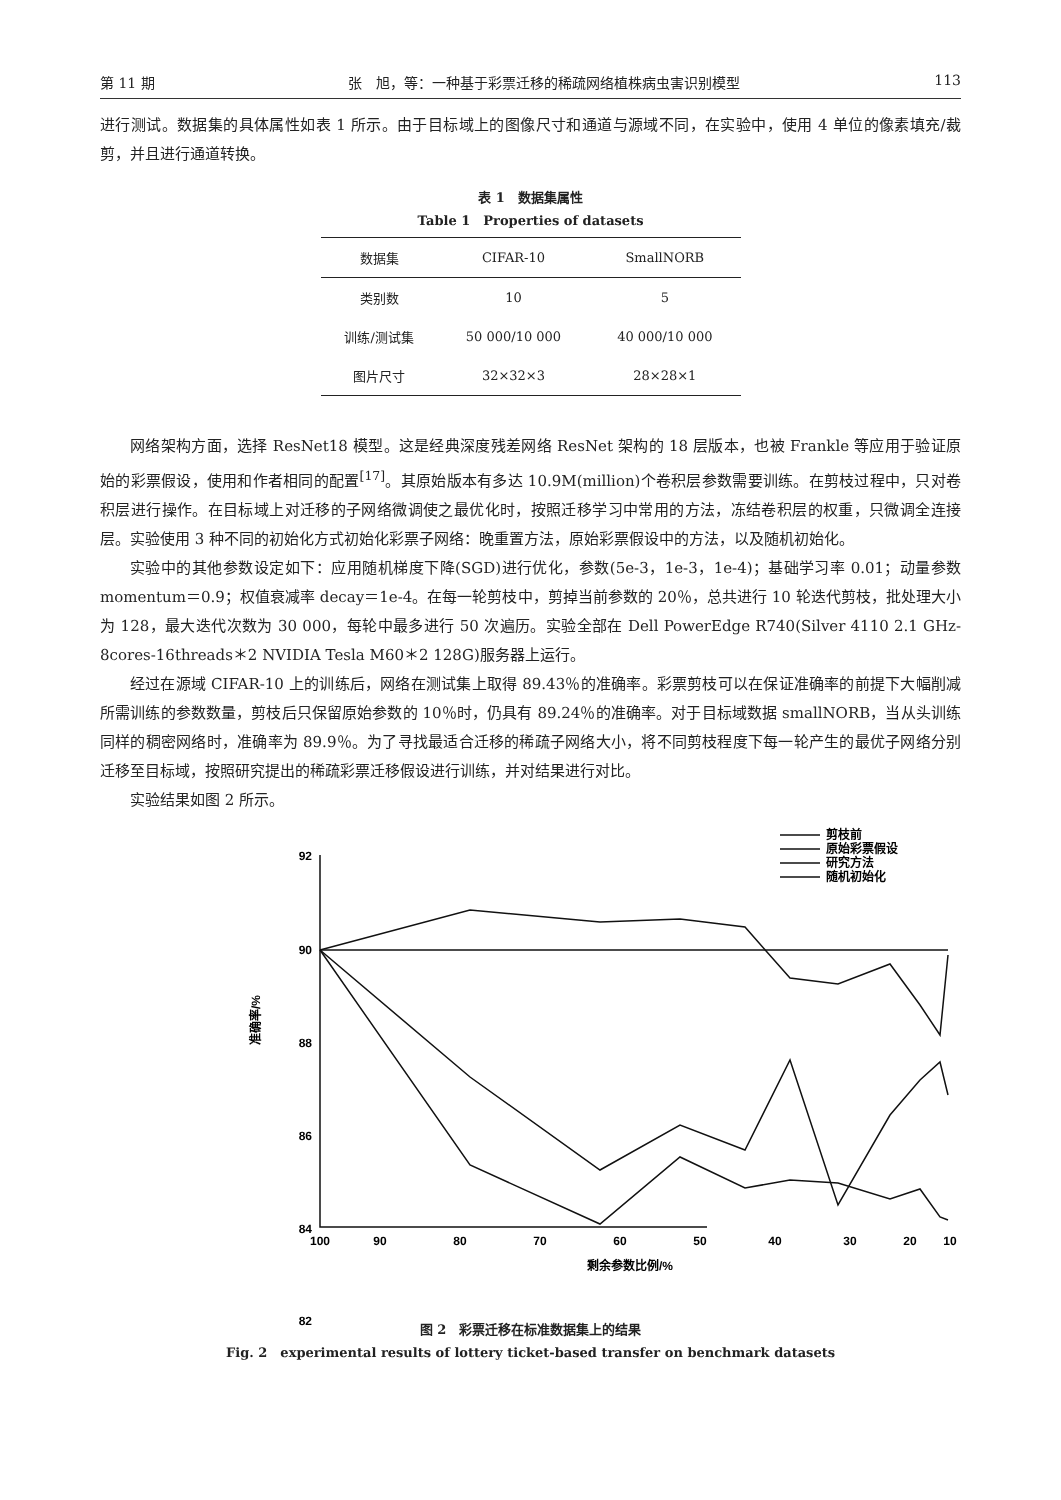第 11 期 张　旭，等：一种基于彩票迁移的稀疏网络植株病虫害识别模型 113
进行测试。数据集的具体属性如表 1 所示。由于目标域上的图像尺寸和通道与源域不同，在实验中，使用 4 单位的像素填充/裁剪，并且进行通道转换。
表 1　数据集属性
Table 1　Properties of datasets
| 数据集 | CIFAR-10 | SmallNORB |
| --- | --- | --- |
| 类别数 | 10 | 5 |
| 训练/测试集 | 50 000/10 000 | 40 000/10 000 |
| 图片尺寸 | 32×32×3 | 28×28×1 |
网络架构方面，选择 ResNet18 模型。这是经典深度残差网络 ResNet 架构的 18 层版本，也被 Frankle 等应用于验证原始的彩票假设，使用和作者相同的配置<sup>[17]</sup>。其原始版本有多达 10.9M(million)个卷积层参数需要训练。在剪枝过程中，只对卷积层进行操作。在目标域上对迁移的子网络微调使之最优化时，按照迁移学习中常用的方法，冻结卷积层的权重，只微调全连接层。实验使用 3 种不同的初始化方式初始化彩票子网络：晚重置方法，原始彩票假设中的方法，以及随机初始化。
实验中的其他参数设定如下：应用随机梯度下降(SGD)进行优化，参数(5e-3，1e-3，1e-4)；基础学习率 0.01；动量参数 momentum＝0.9；权值衰减率 decay＝1e-4。在每一轮剪枝中，剪掉当前参数的 20％，总共进行 10 轮迭代剪枝，批处理大小为 128，最大迭代次数为 30 000，每轮中最多进行 50 次遍历。实验全部在 Dell PowerEdge R740(Silver 4110 2.1 GHz-8cores-16threads＊2 NVIDIA Tesla M60＊2 128G)服务器上运行。
经过在源域 CIFAR-10 上的训练后，网络在测试集上取得 89.43％的准确率。彩票剪枝可以在保证准确率的前提下大幅削减所需训练的参数数量，剪枝后只保留原始参数的 10％时，仍具有 89.24％的准确率。对于目标域数据 smallNORB，当从头训练同样的稠密网络时，准确率为 89.9％。为了寻找最适合迁移的稀疏子网络大小，将不同剪枝程度下每一轮产生的最优子网络分别迁移至目标域，按照研究提出的稀疏彩票迁移假设进行训练，并对结果进行对比。
实验结果如图 2 所示。
92
90
88
86
84
82
100
90
80
70
60
50
40
30
20
10
剩余参数比例/%
准确率/%
剪枝前
原始彩票假设
研究方法
随机初始化
图 2　彩票迁移在标准数据集上的结果
Fig. 2　experimental results of lottery ticket-based transfer on benchmark datasets